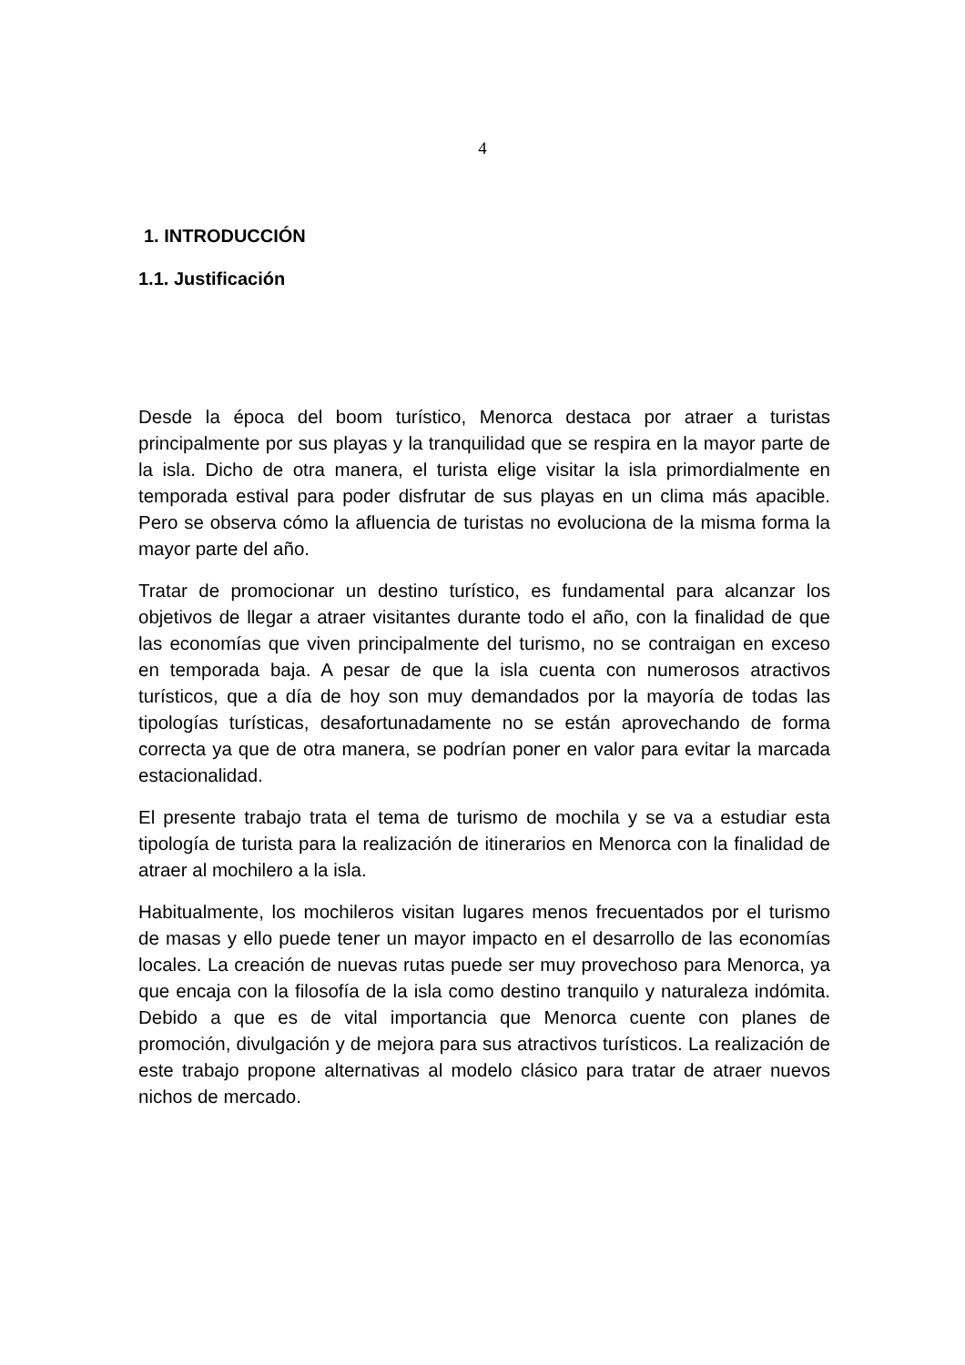4
1. INTRODUCCIÓN
1.1. Justificación
Desde la época del boom turístico, Menorca destaca por atraer a turistas principalmente por sus playas y la tranquilidad que se respira en la mayor parte de la isla. Dicho de otra manera, el turista elige visitar la isla primordialmente en temporada estival para poder disfrutar de sus playas en un clima más apacible. Pero se observa cómo la afluencia de turistas no evoluciona de la misma forma la mayor parte del año.
Tratar de promocionar un destino turístico, es fundamental para alcanzar los objetivos de llegar a atraer visitantes durante todo el año, con la finalidad de que las economías que viven principalmente del turismo, no se contraigan en exceso en temporada baja. A pesar de que la isla cuenta con numerosos atractivos turísticos, que a día de hoy son muy demandados por la mayoría de todas las tipologías turísticas, desafortunadamente no se están aprovechando de forma correcta ya que de otra manera, se podrían poner en valor para evitar la marcada estacionalidad.
El presente trabajo trata el tema de turismo de mochila y se va a estudiar esta tipología de turista para la realización de itinerarios en Menorca con la finalidad de atraer al mochilero a la isla.
Habitualmente, los mochileros visitan lugares menos frecuentados por el turismo de masas y ello puede tener un mayor impacto en el desarrollo de las economías locales. La creación de nuevas rutas puede ser muy provechoso para Menorca, ya que encaja con la filosofía de la isla como destino tranquilo y naturaleza indómita. Debido a que es de vital importancia que Menorca cuente con planes de promoción, divulgación y de mejora para sus atractivos turísticos. La realización de este trabajo propone alternativas al modelo clásico para tratar de atraer nuevos nichos de mercado.